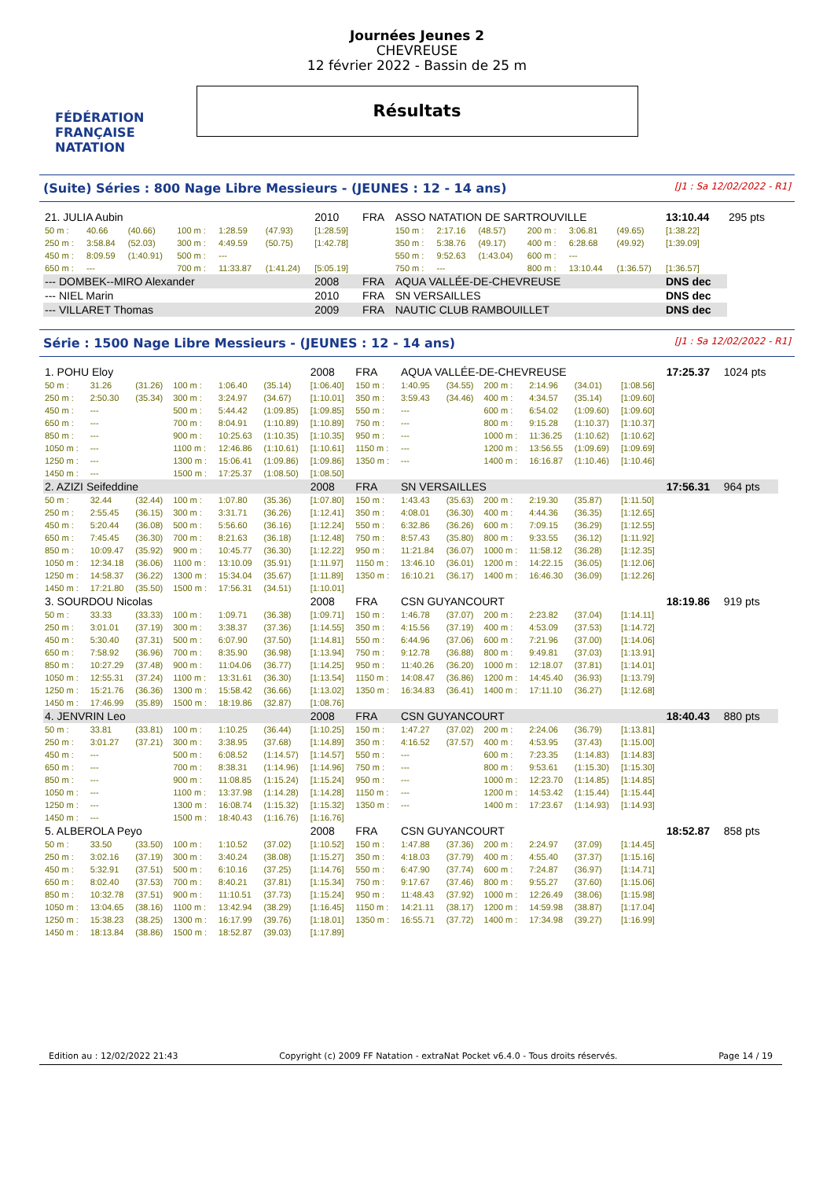FÉDÉRATION FRANÇAISE
NATATION
Journées Jeunes 2
CHEVREUSE
12 février 2022 - Bassin de 25 m
Résultats
(Suite) Séries : 800 Nage Libre Messieurs - (JEUNES : 12 - 14 ans) [J1 : Sa 12/02/2022 - R1]
| 21. JULIA Aubin | | | | | | 2010 | FRA | ASSO NATATION DE SARTROUVILLE | | | | | | 13:10.44 | 295 pts |
| 50 m : | 40.66 | (40.66) | 100 m : | 1:28.59 | (47.93) | [1:28.59] | | 150 m : | 2:17.16 | (48.57) | 200 m : | 3:06.81 | (49.65) | [1:38.22] | |
| 250 m : | 3:58.84 | (52.03) | 300 m : | 4:49.59 | (50.75) | [1:42.78] | | 350 m : | 5:38.76 | (49.17) | 400 m : | 6:28.68 | (49.92) | [1:39.09] | |
| 450 m : | 8:09.59 | (1:40.91) | 500 m : | --- | | | | 550 m : | 9:52.63 | (1:43.04) | 600 m : | --- | | | |
| 650 m : | --- | | 700 m : | 11:33.87 | (1:41.24) | [5:05.19] | | 750 m : | --- | | 800 m : | 13:10.44 | (1:36.57) | [1:36.57] | |
| --- DOMBEK--MIRO Alexander | | | | | | 2008 | FRA | AQUA VALLÉE-DE-CHEVREUSE | | | | | | DNS dec | |
| --- NIEL Marin | | | | | | 2010 | FRA | SN VERSAILLES | | | | | | DNS dec | |
| --- VILLARET Thomas | | | | | | 2009 | FRA | NAUTIC CLUB RAMBOUILLET | | | | | | DNS dec | |
Série : 1500 Nage Libre Messieurs - (JEUNES : 12 - 14 ans) [J1 : Sa 12/02/2022 - R1]
| 1. POHU Eloy | | | | | | 2008 | FRA | AQUA VALLÉE-DE-CHEVREUSE | | | | | | 17:25.37 | 1024 pts |
| 50 m : | 31.26 | (31.26) | 100 m : | 1:06.40 | (35.14) | [1:06.40] | 150 m : | 1:40.95 | (34.55) | 200 m : | 2:14.96 | (34.01) | [1:08.56] | | |
| 250 m : | 2:50.30 | (35.34) | 300 m : | 3:24.97 | (34.67) | [1:10.01] | 350 m : | 3:59.43 | (34.46) | 400 m : | 4:34.57 | (35.14) | [1:09.60] | | |
| 450 m : | --- | | 500 m : | 5:44.42 | (1:09.85) | [1:09.85] | 550 m : | --- | | 600 m : | 6:54.02 | (1:09.60) | [1:09.60] | | |
| 650 m : | --- | | 700 m : | 8:04.91 | (1:10.89) | [1:10.89] | 750 m : | --- | | 800 m : | 9:15.28 | (1:10.37) | [1:10.37] | | |
| 850 m : | --- | | 900 m : | 10:25.63 | (1:10.35) | [1:10.35] | 950 m : | --- | | 1000 m : | 11:36.25 | (1:10.62) | [1:10.62] | | |
| 1050 m : | --- | | 1100 m : | 12:46.86 | (1:10.61) | [1:10.61] | 1150 m : | --- | | 1200 m : | 13:56.55 | (1:09.69) | [1:09.69] | | |
| 1250 m : | --- | | 1300 m : | 15:06.41 | (1:09.86) | [1:09.86] | 1350 m : | --- | | 1400 m : | 16:16.87 | (1:10.46) | [1:10.46] | | |
| 1450 m : | --- | | 1500 m : | 17:25.37 | (1:08.50) | [1:08.50] | | | | | | | | | |
| 2. AZIZI Seifeddine | | | | | | 2008 | FRA | SN VERSAILLES | | | | | | 17:56.31 | 964 pts |
| 50 m : | 32.44 | (32.44) | 100 m : | 1:07.80 | (35.36) | [1:07.80] | 150 m : | 1:43.43 | (35.63) | 200 m : | 2:19.30 | (35.87) | [1:11.50] | | |
| 250 m : | 2:55.45 | (36.15) | 300 m : | 3:31.71 | (36.26) | [1:12.41] | 350 m : | 4:08.01 | (36.30) | 400 m : | 4:44.36 | (36.35) | [1:12.65] | | |
| 450 m : | 5:20.44 | (36.08) | 500 m : | 5:56.60 | (36.16) | [1:12.24] | 550 m : | 6:32.86 | (36.26) | 600 m : | 7:09.15 | (36.29) | [1:12.55] | | |
| 650 m : | 7:45.45 | (36.30) | 700 m : | 8:21.63 | (36.18) | [1:12.48] | 750 m : | 8:57.43 | (35.80) | 800 m : | 9:33.55 | (36.12) | [1:11.92] | | |
| 850 m : | 10:09.47 | (35.92) | 900 m : | 10:45.77 | (36.30) | [1:12.22] | 950 m : | 11:21.84 | (36.07) | 1000 m : | 11:58.12 | (36.28) | [1:12.35] | | |
| 1050 m : | 12:34.18 | (36.06) | 1100 m : | 13:10.09 | (35.91) | [1:11.97] | 1150 m : | 13:46.10 | (36.01) | 1200 m : | 14:22.15 | (36.05) | [1:12.06] | | |
| 1250 m : | 14:58.37 | (36.22) | 1300 m : | 15:34.04 | (35.67) | [1:11.89] | 1350 m : | 16:10.21 | (36.17) | 1400 m : | 16:46.30 | (36.09) | [1:12.26] | | |
| 1450 m : | 17:21.80 | (35.50) | 1500 m : | 17:56.31 | (34.51) | [1:10.01] | | | | | | | | | |
| 3. SOURDOU Nicolas | | | | | | 2008 | FRA | CSN GUYANCOURT | | | | | | 18:19.86 | 919 pts |
| 50 m : | 33.33 | (33.33) | 100 m : | 1:09.71 | (36.38) | [1:09.71] | 150 m : | 1:46.78 | (37.07) | 200 m : | 2:23.82 | (37.04) | [1:14.11] | | |
| 250 m : | 3:01.01 | (37.19) | 300 m : | 3:38.37 | (37.36) | [1:14.55] | 350 m : | 4:15.56 | (37.19) | 400 m : | 4:53.09 | (37.53) | [1:14.72] | | |
| 450 m : | 5:30.40 | (37.31) | 500 m : | 6:07.90 | (37.50) | [1:14.81] | 550 m : | 6:44.96 | (37.06) | 600 m : | 7:21.96 | (37.00) | [1:14.06] | | |
| 650 m : | 7:58.92 | (36.96) | 700 m : | 8:35.90 | (36.98) | [1:13.94] | 750 m : | 9:12.78 | (36.88) | 800 m : | 9:49.81 | (37.03) | [1:13.91] | | |
| 850 m : | 10:27.29 | (37.48) | 900 m : | 11:04.06 | (36.77) | [1:14.25] | 950 m : | 11:40.26 | (36.20) | 1000 m : | 12:18.07 | (37.81) | [1:14.01] | | |
| 1050 m : | 12:55.31 | (37.24) | 1100 m : | 13:31.61 | (36.30) | [1:13.54] | 1150 m : | 14:08.47 | (36.86) | 1200 m : | 14:45.40 | (36.93) | [1:13.79] | | |
| 1250 m : | 15:21.76 | (36.36) | 1300 m : | 15:58.42 | (36.66) | [1:13.02] | 1350 m : | 16:34.83 | (36.41) | 1400 m : | 17:11.10 | (36.27) | [1:12.68] | | |
| 1450 m : | 17:46.99 | (35.89) | 1500 m : | 18:19.86 | (32.87) | [1:08.76] | | | | | | | | | |
| 4. JENVRIN Leo | | | | | | 2008 | FRA | CSN GUYANCOURT | | | | | | 18:40.43 | 880 pts |
| 50 m : | 33.81 | (33.81) | 100 m : | 1:10.25 | (36.44) | [1:10.25] | 150 m : | 1:47.27 | (37.02) | 200 m : | 2:24.06 | (36.79) | [1:13.81] | | |
| 250 m : | 3:01.27 | (37.21) | 300 m : | 3:38.95 | (37.68) | [1:14.89] | 350 m : | 4:16.52 | (37.57) | 400 m : | 4:53.95 | (37.43) | [1:15.00] | | |
| 450 m : | --- | | 500 m : | 6:08.52 | (1:14.57) | [1:14.57] | 550 m : | --- | | 600 m : | 7:23.35 | (1:14.83) | [1:14.83] | | |
| 650 m : | --- | | 700 m : | 8:38.31 | (1:14.96) | [1:14.96] | 750 m : | --- | | 800 m : | 9:53.61 | (1:15.30) | [1:15.30] | | |
| 850 m : | --- | | 900 m : | 11:08.85 | (1:15.24) | [1:15.24] | 950 m : | --- | | 1000 m : | 12:23.70 | (1:14.85) | [1:14.85] | | |
| 1050 m : | --- | | 1100 m : | 13:37.98 | (1:14.28) | [1:14.28] | 1150 m : | --- | | 1200 m : | 14:53.42 | (1:15.44) | [1:15.44] | | |
| 1250 m : | --- | | 1300 m : | 16:08.74 | (1:15.32) | [1:15.32] | 1350 m : | --- | | 1400 m : | 17:23.67 | (1:14.93) | [1:14.93] | | |
| 1450 m : | --- | | 1500 m : | 18:40.43 | (1:16.76) | [1:16.76] | | | | | | | | | |
| 5. ALBEROLA Peyo | | | | | | 2008 | FRA | CSN GUYANCOURT | | | | | | 18:52.87 | 858 pts |
| 50 m : | 33.50 | (33.50) | 100 m : | 1:10.52 | (37.02) | [1:10.52] | 150 m : | 1:47.88 | (37.36) | 200 m : | 2:24.97 | (37.09) | [1:14.45] | | |
| 250 m : | 3:02.16 | (37.19) | 300 m : | 3:40.24 | (38.08) | [1:15.27] | 350 m : | 4:18.03 | (37.79) | 400 m : | 4:55.40 | (37.37) | [1:15.16] | | |
| 450 m : | 5:32.91 | (37.51) | 500 m : | 6:10.16 | (37.25) | [1:14.76] | 550 m : | 6:47.90 | (37.74) | 600 m : | 7:24.87 | (36.97) | [1:14.71] | | |
| 650 m : | 8:02.40 | (37.53) | 700 m : | 8:40.21 | (37.81) | [1:15.34] | 750 m : | 9:17.67 | (37.46) | 800 m : | 9:55.27 | (37.60) | [1:15.06] | | |
| 850 m : | 10:32.78 | (37.51) | 900 m : | 11:10.51 | (37.73) | [1:15.24] | 950 m : | 11:48.43 | (37.92) | 1000 m : | 12:26.49 | (38.06) | [1:15.98] | | |
| 1050 m : | 13:04.65 | (38.16) | 1100 m : | 13:42.94 | (38.29) | [1:16.45] | 1150 m : | 14:21.11 | (38.17) | 1200 m : | 14:59.98 | (38.87) | [1:17.04] | | |
| 1250 m : | 15:38.23 | (38.25) | 1300 m : | 16:17.99 | (39.76) | [1:18.01] | 1350 m : | 16:55.71 | (37.72) | 1400 m : | 17:34.98 | (39.27) | [1:16.99] | | |
| 1450 m : | 18:13.84 | (38.86) | 1500 m : | 18:52.87 | (39.03) | [1:17.89] | | | | | | | | | |
Edition au : 12/02/2022 21:43 Copyright (c) 2009 FF Natation - extraNat Pocket v6.4.0 - Tous droits réservés. Page 14 / 19